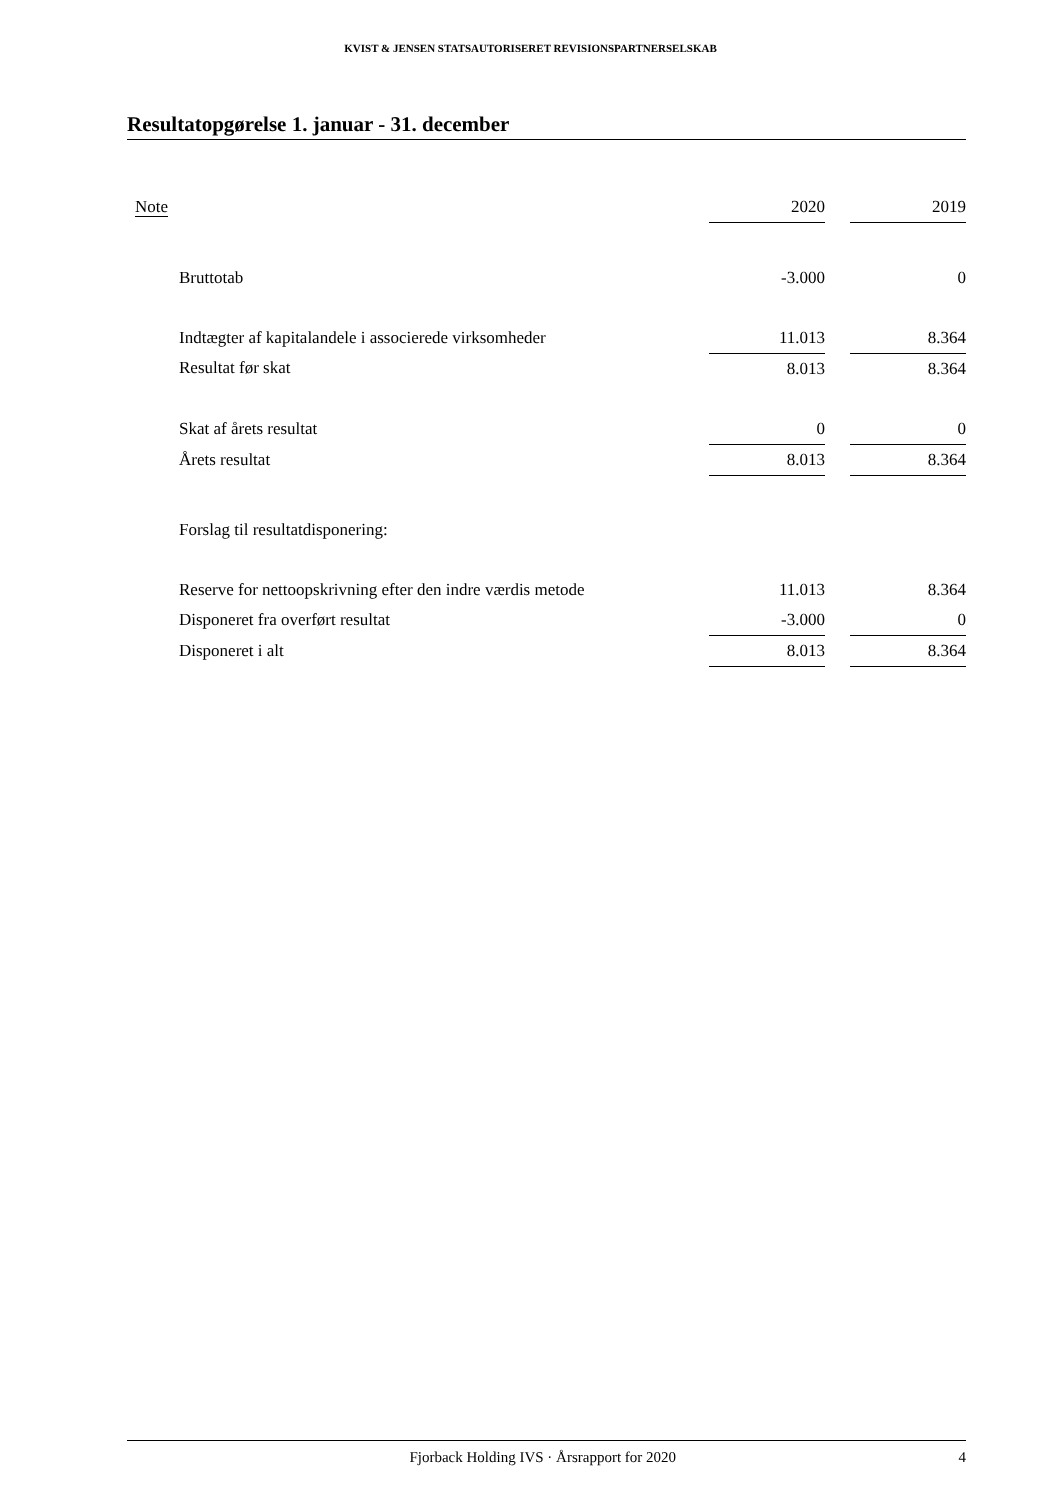KVIST & JENSEN STATSAUTORISERET REVISIONSPARTNERSELSKAB
Resultatopgørelse 1. januar - 31. december
| Note | | 2020 | | 2019 |
| --- | --- | --- | --- | --- |
| | Bruttotab | -3.000 | | 0 |
| | Indtægter af kapitalandele i associerede virksomheder | 11.013 | | 8.364 |
| | Resultat før skat | 8.013 | | 8.364 |
| | Skat af årets resultat | 0 | | 0 |
| | Årets resultat | 8.013 | | 8.364 |
| | Forslag til resultatdisponering: | | | |
| | Reserve for nettoopskrivning efter den indre værdis metode | 11.013 | | 8.364 |
| | Disponeret fra overført resultat | -3.000 | | 0 |
| | Disponeret i alt | 8.013 | | 8.364 |
Fjorback Holding IVS · Årsrapport for 2020 4